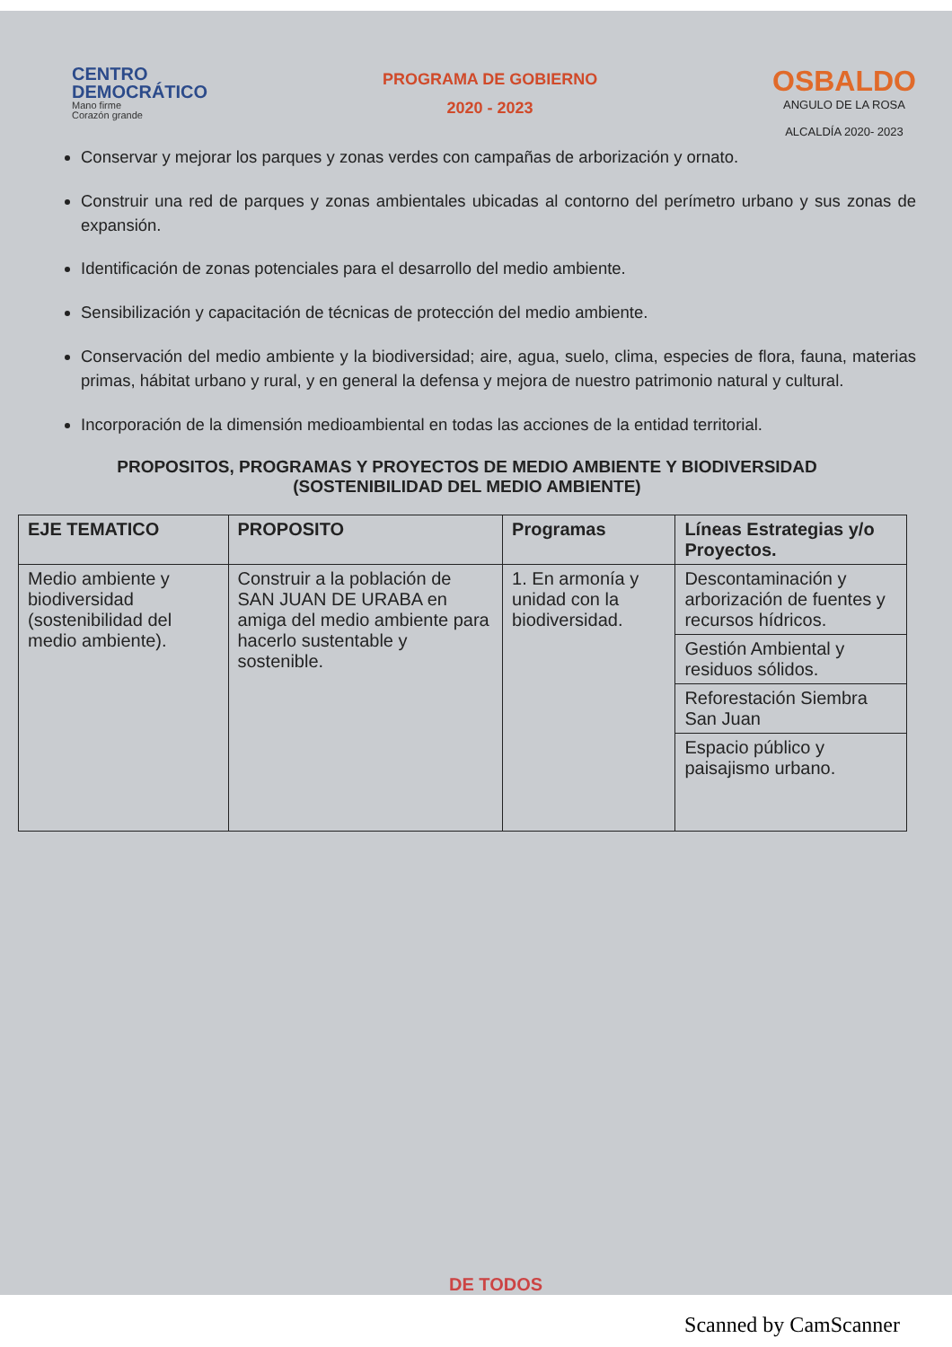CENTRO
DEMOCRÁTICO
Mano firme
Corazón grande
PROGRAMA DE GOBIERNO
2020 - 2023
OSBALDO
ANGULO DE LA ROSA
ALCALDÍA 2020- 2023
Conservar y mejorar los parques y zonas verdes con campañas de arborización y ornato.
Construir una red de parques y zonas ambientales ubicadas al contorno del perímetro urbano y sus zonas de expansión.
Identificación de zonas potenciales para el desarrollo del medio ambiente.
Sensibilización y capacitación de técnicas de protección del medio ambiente.
Conservación del medio ambiente y la biodiversidad; aire, agua, suelo, clima, especies de flora, fauna, materias primas, hábitat urbano y rural, y en general la defensa y mejora de nuestro patrimonio natural y cultural.
Incorporación de la dimensión medioambiental en todas las acciones de la entidad territorial.
PROPOSITOS, PROGRAMAS Y PROYECTOS DE MEDIO AMBIENTE Y BIODIVERSIDAD (SOSTENIBILIDAD DEL MEDIO AMBIENTE)
| EJE TEMATICO | PROPOSITO | Programas | Líneas Estrategias y/o Proyectos. |
| --- | --- | --- | --- |
| Medio ambiente y biodiversidad (sostenibilidad del medio ambiente). | Construir a la población de SAN JUAN DE URABA en amiga del medio ambiente para hacerlo sustentable y sostenible. | 1. En armonía y unidad con la biodiversidad. | Descontaminación y arborización de fuentes y recursos hídricos. |
| | | | Gestión Ambiental y residuos sólidos. |
| | | | Reforestación Siembra San Juan |
| | | | Espacio público y paisajismo urbano. |
DE TODOS
Scanned by CamScanner